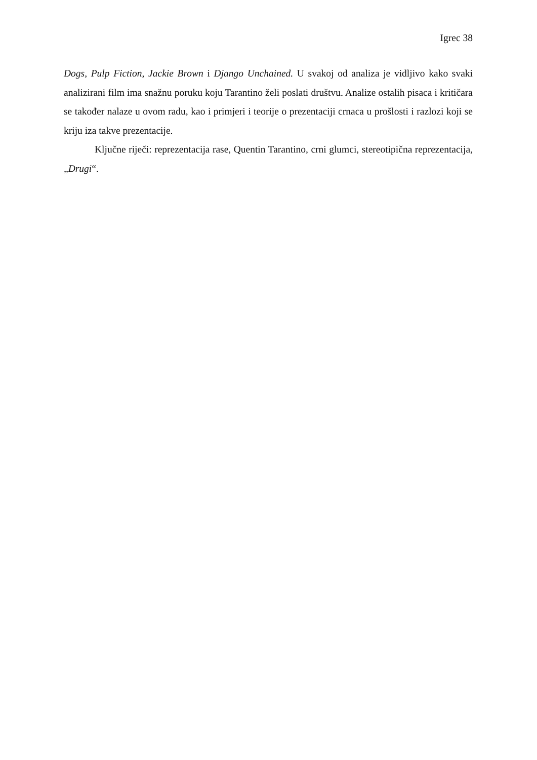Igrec 38
Dogs, Pulp Fiction, Jackie Brown i Django Unchained. U svakoj od analiza je vidljivo kako svaki analizirani film ima snažnu poruku koju Tarantino želi poslati društvu. Analize ostalih pisaca i kritičara se također nalaze u ovom radu, kao i primjeri i teorije o prezentaciji crnaca u prošlosti i razlozi koji se kriju iza takve prezentacije.
Ključne riječi: reprezentacija rase, Quentin Tarantino, crni glumci, stereotipična reprezentacija, „Drugi“.